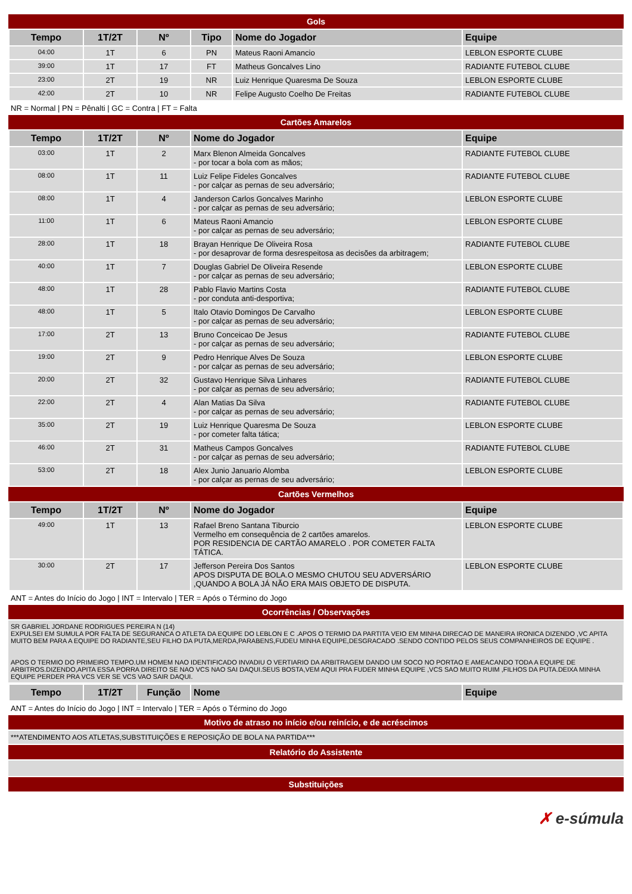Gols
| Tempo | 1T/2T | Nº | Tipo | Nome do Jogador | Equipe |
| --- | --- | --- | --- | --- | --- |
| 04:00 | 1T | 6 | PN | Mateus Raoni Amancio | LEBLON ESPORTE CLUBE |
| 39:00 | 1T | 17 | FT | Matheus Goncalves Lino | RADIANTE FUTEBOL CLUBE |
| 23:00 | 2T | 19 | NR | Luiz Henrique Quaresma De Souza | LEBLON ESPORTE CLUBE |
| 42:00 | 2T | 10 | NR | Felipe Augusto Coelho De Freitas | RADIANTE FUTEBOL CLUBE |
NR = Normal | PN = Pênalti | GC = Contra | FT = Falta
Cartões Amarelos
| Tempo | 1T/2T | Nº | Nome do Jogador | Equipe |
| --- | --- | --- | --- | --- |
| 03:00 | 1T | 2 | Marx Blenon Almeida Goncalves - por tocar a bola com as mãos; | RADIANTE FUTEBOL CLUBE |
| 08:00 | 1T | 11 | Luiz Felipe Fideles Goncalves - por calçar as pernas de seu adversário; | RADIANTE FUTEBOL CLUBE |
| 08:00 | 1T | 4 | Janderson Carlos Goncalves Marinho - por calçar as pernas de seu adversário; | LEBLON ESPORTE CLUBE |
| 11:00 | 1T | 6 | Mateus Raoni Amancio - por calçar as pernas de seu adversário; | LEBLON ESPORTE CLUBE |
| 28:00 | 1T | 18 | Brayan Henrique De Oliveira Rosa - por desaprovar de forma desrespeitosa as decisões da arbitragem; | RADIANTE FUTEBOL CLUBE |
| 40:00 | 1T | 7 | Douglas Gabriel De Oliveira Resende - por calçar as pernas de seu adversário; | LEBLON ESPORTE CLUBE |
| 48:00 | 1T | 28 | Pablo Flavio Martins Costa - por conduta anti-desportiva; | RADIANTE FUTEBOL CLUBE |
| 48:00 | 1T | 5 | Italo Otavio Domingos De Carvalho - por calçar as pernas de seu adversário; | LEBLON ESPORTE CLUBE |
| 17:00 | 2T | 13 | Bruno Conceicao De Jesus - por calçar as pernas de seu adversário; | RADIANTE FUTEBOL CLUBE |
| 19:00 | 2T | 9 | Pedro Henrique Alves De Souza - por calçar as pernas de seu adversário; | LEBLON ESPORTE CLUBE |
| 20:00 | 2T | 32 | Gustavo Henrique Silva Linhares - por calçar as pernas de seu adversário; | RADIANTE FUTEBOL CLUBE |
| 22:00 | 2T | 4 | Alan Matias Da Silva - por calçar as pernas de seu adversário; | RADIANTE FUTEBOL CLUBE |
| 35:00 | 2T | 19 | Luiz Henrique Quaresma De Souza - por cometer falta tática; | LEBLON ESPORTE CLUBE |
| 46:00 | 2T | 31 | Matheus Campos Goncalves - por calçar as pernas de seu adversário; | RADIANTE FUTEBOL CLUBE |
| 53:00 | 2T | 18 | Alex Junio Januario Alomba - por calçar as pernas de seu adversário; | LEBLON ESPORTE CLUBE |
Cartões Vermelhos
| Tempo | 1T/2T | Nº | Nome do Jogador | Equipe |
| --- | --- | --- | --- | --- |
| 49:00 | 1T | 13 | Rafael Breno Santana Tiburcio Vermelho em consequência de 2 cartões amarelos. POR RESIDENCIA DE CARTÃO AMARELO . POR COMETER FALTA TÁTICA. | LEBLON ESPORTE CLUBE |
| 30:00 | 2T | 17 | Jefferson Pereira Dos Santos APOS DISPUTA DE BOLA.O MESMO CHUTOU SEU ADVERSÁRIO ,QUANDO A BOLA JÁ NÃO ERA MAIS OBJETO DE DISPUTA. | LEBLON ESPORTE CLUBE |
ANT = Antes do Início do Jogo | INT = Intervalo | TER = Após o Término do Jogo
Ocorrências / Observações
SR GABRIEL JORDANE RODRIGUES PEREIRA N (14)
EXPULSEI EM SUMULA POR FALTA DE SEGURANCA O ATLETA DA EQUIPE DO LEBLON E C .APOS O TERMIO DA PARTITA VEIO EM MINHA DIRECAO DE MANEIRA IRONICA DIZENDO ,VC APITA MUITO BEM PARA A EQUIPE DO RADIANTE,SEU FILHO DA PUTA,MERDA,PARABENS,FUDEU MINHA EQUIPE,DESGRACADO .SENDO CONTIDO PELOS SEUS COMPANHEIROS DE EQUIPE .
APOS O TERMIO DO PRIMEIRO TEMPO.UM HOMEM NAO IDENTIFICADO INVADIU O VERTIARIO DA ARBITRAGEM DANDO UM SOCO NO PORTAO E AMEACANDO TODA A EQUIPE DE ARBITROS.DIZENDO,APITA ESSA PORRA DIREITO SE NAO VCS NAO SAI DAQUI.SEUS BOSTA,VEM AQUI PRA FUDER MINHA EQUIPE ,VCS SAO MUITO RUIM ,FILHOS DA PUTA.DEIXA MINHA EQUIPE PERDER PRA VCS VER SE VCS VAO SAIR DAQUI.
| Tempo | 1T/2T | Função | Nome | Equipe |
| --- | --- | --- | --- | --- |
ANT = Antes do Início do Jogo | INT = Intervalo | TER = Após o Término do Jogo
Motivo de atraso no início e/ou reinício, e de acréscimos
***ATENDIMENTO AOS ATLETAS,SUBSTITUIÇÕES E REPOSIÇÃO DE BOLA NA PARTIDA***
Relatório do Assistente
Substituições
✗ e-súmula